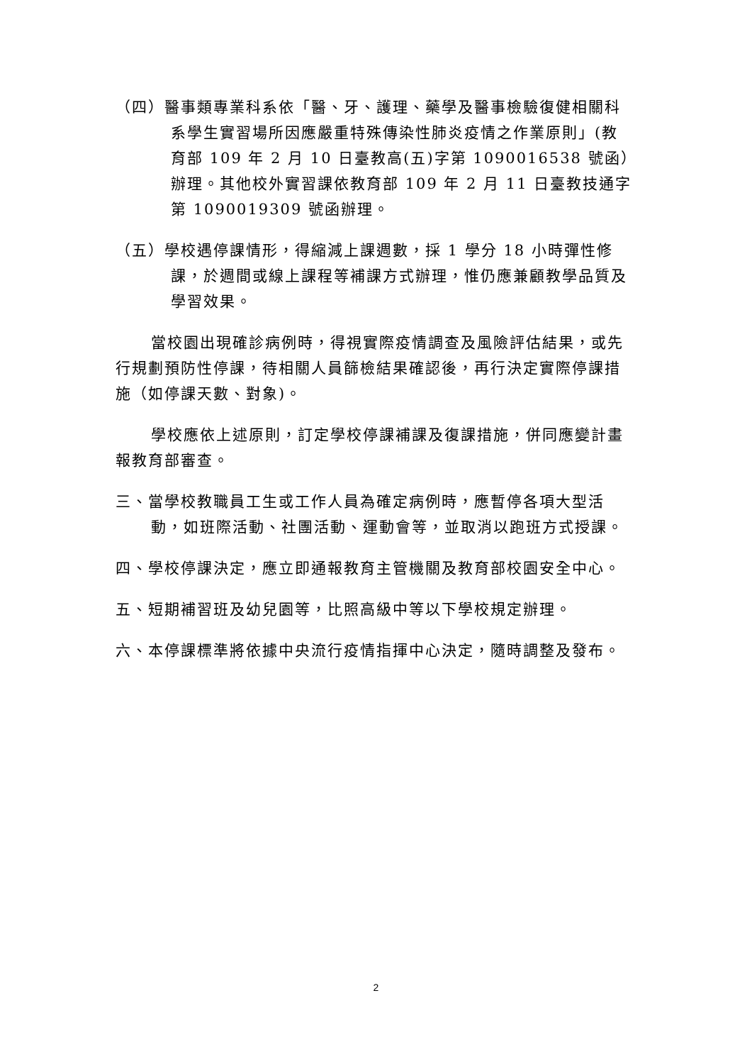（四）醫事類專業科系依「醫、牙、護理、藥學及醫事檢驗復健相關科系學生實習場所因應嚴重特殊傳染性肺炎疫情之作業原則」(教育部 109 年 2 月 10 日臺教高(五)字第 1090016538 號函）辦理。其他校外實習課依教育部 109 年 2 月 11 日臺教技通字第 1090019309 號函辦理。
（五）學校遇停課情形，得縮減上課週數，採 1 學分 18 小時彈性修課，於週間或線上課程等補課方式辦理，惟仍應兼顧教學品質及學習效果。
當校園出現確診病例時，得視實際疫情調查及風險評估結果，或先行規劃預防性停課，待相關人員篩檢結果確認後，再行決定實際停課措施（如停課天數、對象)。
學校應依上述原則，訂定學校停課補課及復課措施，併同應變計畫報教育部審查。
三、當學校教職員工生或工作人員為確定病例時，應暫停各項大型活動，如班際活動、社團活動、運動會等，並取消以跑班方式授課。
四、學校停課決定，應立即通報教育主管機關及教育部校園安全中心。
五、短期補習班及幼兒園等，比照高級中等以下學校規定辦理。
六、本停課標準將依據中央流行疫情指揮中心決定，隨時調整及發布。
2